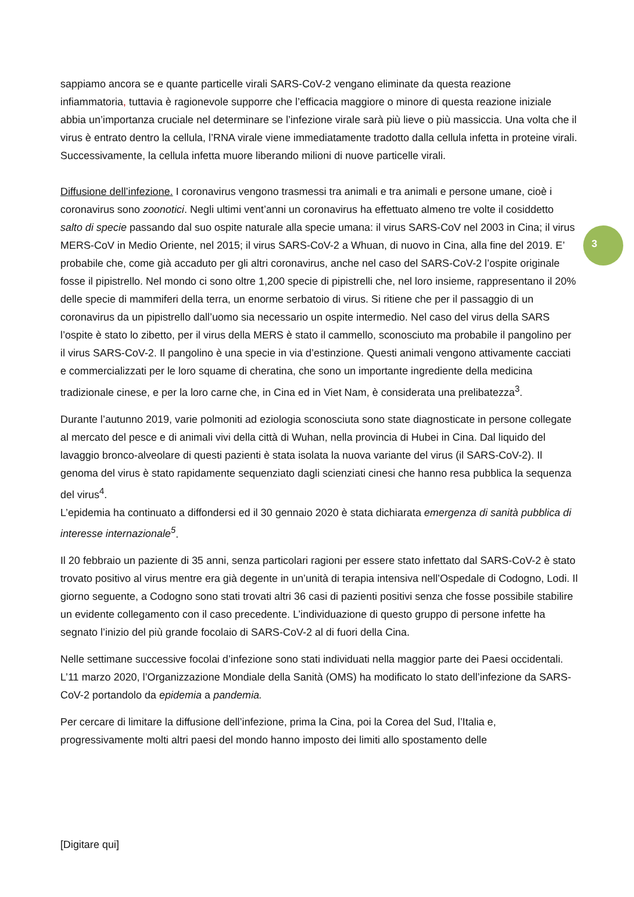sappiamo ancora se e quante particelle virali SARS-CoV-2 vengano eliminate da questa reazione infiammatoria, tuttavia è ragionevole supporre che l’efficacia maggiore o minore di questa reazione iniziale abbia un’importanza cruciale nel determinare se l’infezione virale sarà più lieve o più massiccia. Una volta che il virus è entrato dentro la cellula, l’RNA virale viene immediatamente tradotto dalla cellula infetta in proteine virali. Successivamente, la cellula infetta muore liberando milioni di nuove particelle virali.
Diffusione dell’infezione. I coronavirus vengono trasmessi tra animali e tra animali e persone umane, cioè i coronavirus sono zoonotici. Negli ultimi vent’anni un coronavirus ha effettuato almeno tre volte il cosiddetto salto di specie passando dal suo ospite naturale alla specie umana: il virus SARS-CoV nel 2003 in Cina; il virus MERS-CoV in Medio Oriente, nel 2015; il virus SARS-CoV-2 a Whuan, di nuovo in Cina, alla fine del 2019. E’ probabile che, come già accaduto per gli altri coronavirus, anche nel caso del SARS-CoV-2 l’ospite originale fosse il pipistrello. Nel mondo ci sono oltre 1,200 specie di pipistrelli che, nel loro insieme, rappresentano il 20% delle specie di mammiferi della terra, un enorme serbatoio di virus. Si ritiene che per il passaggio di un coronavirus da un pipistrello dall’uomo sia necessario un ospite intermedio. Nel caso del virus della SARS l’ospite è stato lo zibetto, per il virus della MERS è stato il cammello, sconosciuto ma probabile il pangolino per il virus SARS-CoV-2. Il pangolino è una specie in via d’estinzione. Questi animali vengono attivamente cacciati e commercializzati per le loro squame di cheratina, che sono un importante ingrediente della medicina tradizionale cinese, e per la loro carne che, in Cina ed in Viet Nam, è considerata una prelibatezza<sup>3</sup>.
Durante l’autunno 2019, varie polmoniti ad eziologia sconosciuta sono state diagnosticate in persone collegate al mercato del pesce e di animali vivi della città di Wuhan, nella provincia di Hubei in Cina. Dal liquido del lavaggio bronco-alveolare di questi pazienti è stata isolata la nuova variante del virus (il SARS-CoV-2). Il genoma del virus è stato rapidamente sequenziato dagli scienziati cinesi che hanno resa pubblica la sequenza del virus<sup>4</sup>.
L’epidemia ha continuato a diffondersi ed il 30 gennaio 2020 è stata dichiarata emergenza di sanità pubblica di interesse internazionale<sup>5</sup>.
Il 20 febbraio un paziente di 35 anni, senza particolari ragioni per essere stato infettato dal SARS-CoV-2 è stato trovato positivo al virus mentre era già degente in un’unità di terapia intensiva nell’Ospedale di Codogno, Lodi. Il giorno seguente, a Codogno sono stati trovati altri 36 casi di pazienti positivi senza che fosse possibile stabilire un evidente collegamento con il caso precedente. L’individuazione di questo gruppo di persone infette ha segnato l’inizio del più grande focolaio di SARS-CoV-2 al di fuori della Cina.
Nelle settimane successive focolai d’infezione sono stati individuati nella maggior parte dei Paesi occidentali. L’11 marzo 2020, l’Organizzazione Mondiale della Sanità (OMS) ha modificato lo stato dell’infezione da SARS-CoV-2 portandolo da epidemia a pandemia.
Per cercare di limitare la diffusione dell’infezione, prima la Cina, poi la Corea del Sud, l’Italia e, progressivamente molti altri paesi del mondo hanno imposto dei limiti allo spostamento delle
3
[Digitare qui]